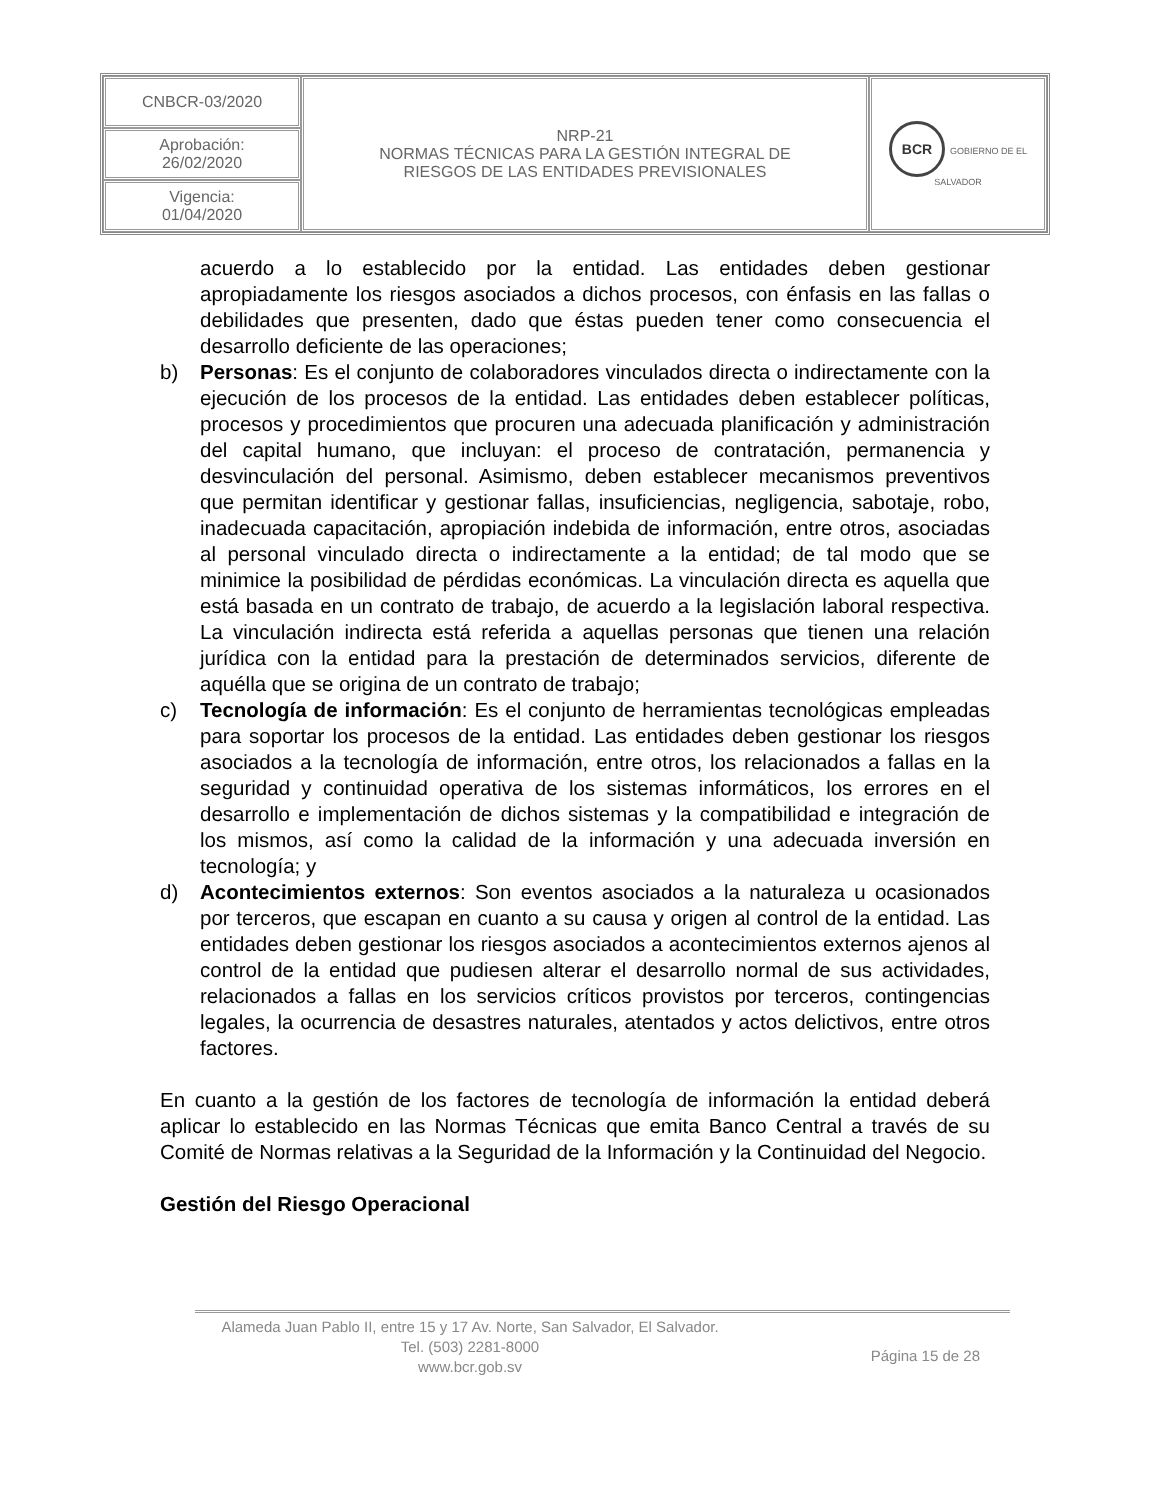| CNBCR-03/2020 | NRP-21 NORMAS TÉCNICAS PARA LA GESTIÓN INTEGRAL DE RIESGOS DE LAS ENTIDADES PREVISIONALES | BCR GOBIERNO DE EL SALVADOR |
| Aprobación: 26/02/2020 | | |
| Vigencia: 01/04/2020 | | |
acuerdo a lo establecido por la entidad. Las entidades deben gestionar apropiadamente los riesgos asociados a dichos procesos, con énfasis en las fallas o debilidades que presenten, dado que éstas pueden tener como consecuencia el desarrollo deficiente de las operaciones;
b) Personas: Es el conjunto de colaboradores vinculados directa o indirectamente con la ejecución de los procesos de la entidad. Las entidades deben establecer políticas, procesos y procedimientos que procuren una adecuada planificación y administración del capital humano, que incluyan: el proceso de contratación, permanencia y desvinculación del personal. Asimismo, deben establecer mecanismos preventivos que permitan identificar y gestionar fallas, insuficiencias, negligencia, sabotaje, robo, inadecuada capacitación, apropiación indebida de información, entre otros, asociadas al personal vinculado directa o indirectamente a la entidad; de tal modo que se minimice la posibilidad de pérdidas económicas. La vinculación directa es aquella que está basada en un contrato de trabajo, de acuerdo a la legislación laboral respectiva. La vinculación indirecta está referida a aquellas personas que tienen una relación jurídica con la entidad para la prestación de determinados servicios, diferente de aquélla que se origina de un contrato de trabajo;
c) Tecnología de información: Es el conjunto de herramientas tecnológicas empleadas para soportar los procesos de la entidad. Las entidades deben gestionar los riesgos asociados a la tecnología de información, entre otros, los relacionados a fallas en la seguridad y continuidad operativa de los sistemas informáticos, los errores en el desarrollo e implementación de dichos sistemas y la compatibilidad e integración de los mismos, así como la calidad de la información y una adecuada inversión en tecnología; y
d) Acontecimientos externos: Son eventos asociados a la naturaleza u ocasionados por terceros, que escapan en cuanto a su causa y origen al control de la entidad. Las entidades deben gestionar los riesgos asociados a acontecimientos externos ajenos al control de la entidad que pudiesen alterar el desarrollo normal de sus actividades, relacionados a fallas en los servicios críticos provistos por terceros, contingencias legales, la ocurrencia de desastres naturales, atentados y actos delictivos, entre otros factores.
En cuanto a la gestión de los factores de tecnología de información la entidad deberá aplicar lo establecido en las Normas Técnicas que emita Banco Central a través de su Comité de Normas relativas a la Seguridad de la Información y la Continuidad del Negocio.
Gestión del Riesgo Operacional
Alameda Juan Pablo II, entre 15 y 17 Av. Norte, San Salvador, El Salvador.
Tel. (503) 2281-8000
www.bcr.gob.sv
Página 15 de 28